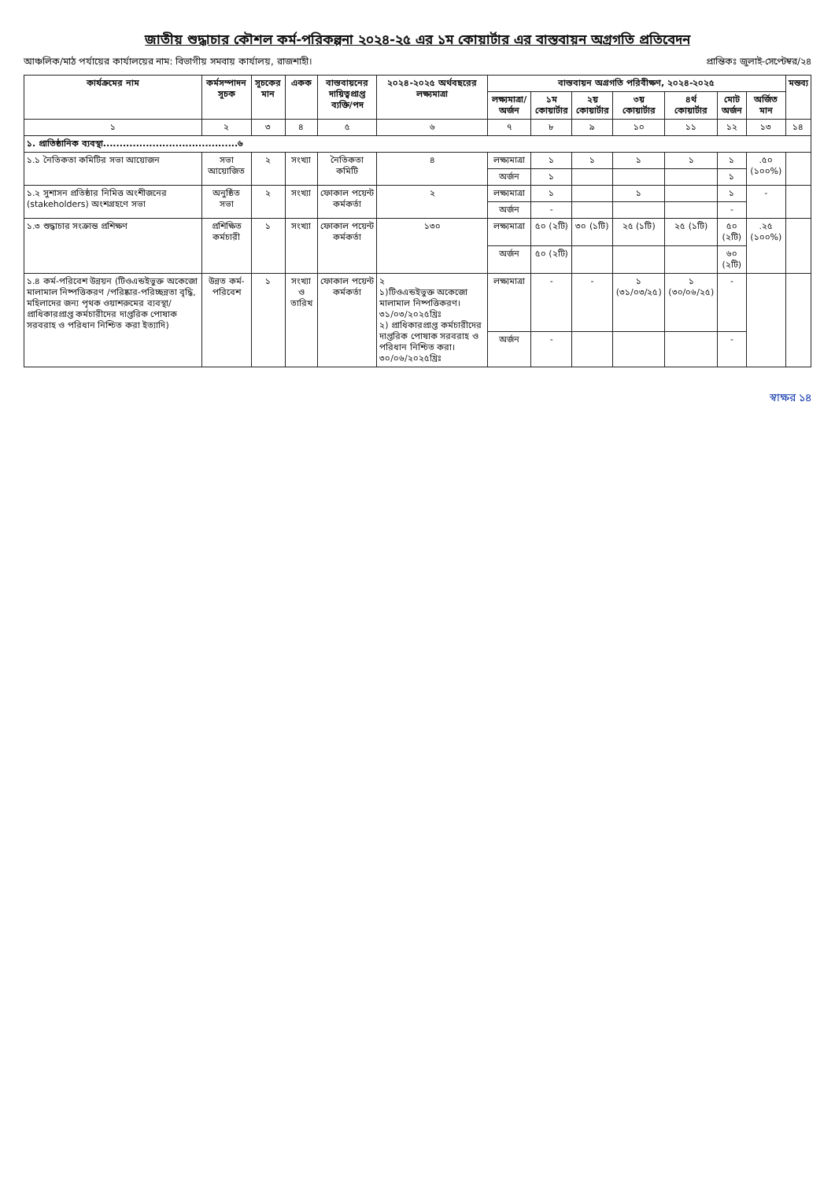জাতীয় শুদ্ধাচার কৌশল কর্ম-পরিকল্পনা ২০২৪-২৫ এর ১ম কোয়ার্টার এর বাস্তবায়ন অগ্রগতি প্রতিবেদন
আঞ্চলিক/মাঠ পর্যায়ের কার্যালয়ের নাম: বিভাগীয় সমবায় কার্যালয়, রাজশাহী। প্রান্তিকঃ জুলাই-সেপ্টেম্বর/২৪
| কার্যক্রমের নাম | কর্মসম্পাদন সূচক | সূচকের মান | একক | বাস্তবায়নের দায়িত্বপ্রাপ্ত ব্যক্তি/পদ | ২০২৪-২০২৫ অর্থবছরের লক্ষ্যমাত্রা | বাস্তবায়ন অগ্রগতি পরিবীক্ষণ, ২০২৪-২০২৫ | | | | | | | মন্তব্য |
| --- | --- | --- | --- | --- | --- | --- | --- | --- | --- | --- | --- | --- | --- |
| | | | | | | লক্ষ্যমাত্রা/ অর্জন | ১ম কোয়ার্টার | ২য় কোয়ার্টার | ৩য় কোয়ার্টার | ৪র্থ কোয়ার্টার | মোট অর্জন | অর্জিত মান | |
| ১ | ২ | ৩ | ৪ | ৫ | ৬ | ৭ | ৮ | ৯ | ১০ | ১১ | ১২ | ১৩ | ১৪ |
| ১. প্রাতিষ্ঠানিক ব্যবস্থা.........................................৬ | | | | | | | | | | | | | |
| ১.১ নৈতিকতা কমিটির সভা আয়োজন | সভা আয়োজিত | ২ | সংখ্যা | নৈতিকতা কমিটি | ৪ | লক্ষ্যমাত্রা | ১ | ১ | ১ | ১ | ১ | .৫০ (১০০%) | |
| | | | | | | অর্জন | ১ | | | | ১ | | |
| ১.২ সুশাসন প্রতিষ্ঠার নিমিত্ত অংশীজনের (stakeholders) অংশগ্রহণে সভা | অনুষ্ঠিত সভা | ২ | সংখ্যা | ফোকাল পয়েন্ট কর্মকর্তা | ২ | লক্ষ্যমাত্রা | ১ | | ১ | | ১ | - | |
| | | | | | | অর্জন | - | | | | - | | |
| ১.৩ শুদ্ধাচার সংক্রান্ত প্রশিক্ষণ | প্রশিক্ষিত কর্মচারী | ১ | সংখ্যা | ফোকাল পয়েন্ট কর্মকর্তা | ১৩০ | লক্ষ্যমাত্রা | ৫০ (২টি) | ৩০ (১টি) | ২৫ (১টি) | ২৫ (১টি) | ৫০ (২টি) | .২৫ (১০০%) | |
| | | | | | | অর্জন | ৫০ (২টি) | | | | ৬০ (২টি) | | |
| ১.৪ কর্ম-পরিবেশ উন্নয়ন (টিওএন্ডইভুক্ত অকেজো মালামাল নিষ্পত্তিকরণ /পরিষ্কার-পরিচ্ছন্নতা বৃদ্ধি, মহিলাদের জন্য পৃথক ওয়াশরুমের ব্যবস্থা/প্রাধিকারপ্রাপ্ত কর্মচারীদের দাপ্তরিক পোষাক সরবরাহ ও পরিধান নিশ্চিত করা ইত্যাদি) | উন্নত কর্ম-পরিবেশ | ১ | সংখ্যা ও তারিখ | ফোকাল পয়েন্ট কর্মকর্তা | ২ ১)টিওএন্ডইভুক্ত অকেজো মালামাল নিষ্পত্তিকরণ। ৩১/০৩/২০২৫খ্রিঃ ২) প্রাধিকারপ্রাপ্ত কর্মচারীদের দাপ্তরিক পোষাক সরবরাহ ও পরিধান নিশ্চিত করা। ৩০/০৬/২০২৫খ্রিঃ | লক্ষ্যমাত্রা | - | - | ১ (৩১/০৩/২৫) | ১ (৩০/০৬/২৫) | - | | |
| | | | | | | অর্জন | - | | | | - | | |
স্বাক্ষর ১৪